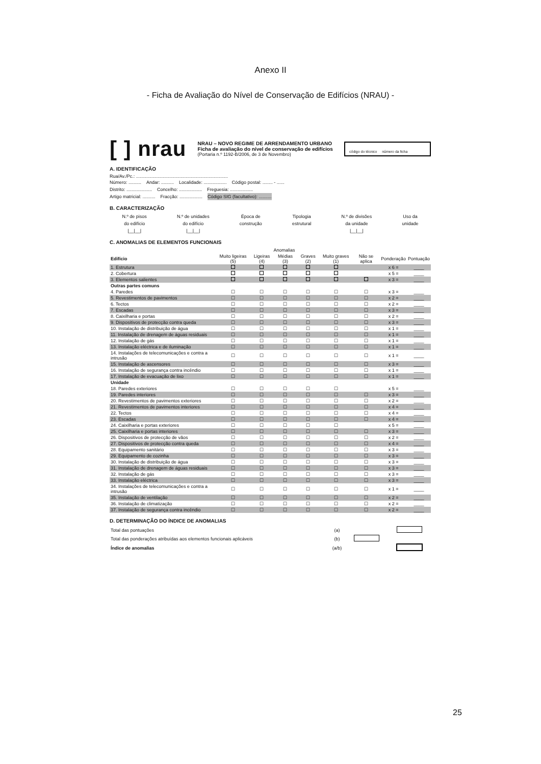Anexo II
- Ficha de Avaliação do Nível de Conservação de Edifícios (NRAU) -
[ ] nrau
NRAU – NOVO REGIME DE ARRENDAMENTO URBANO
Ficha de avaliação do nível de conservação de edifícios
(Portaria n.º 1192-B/2006, de 3 de Novembro)
código do técnico número da ficha
A. IDENTIFICAÇÃO
Rua/Av./Pc.: ........................................................................
Número: .......... Andar: .......... Localidade: .................. Código postal: ........ - ......
Distrito: .................... Concelho: .................. Freguesia: ..................
Artigo matricial: .......... Fracção: .................. Código SIG (facultativo): ..........
B. CARACTERIZAÇÃO
N.º de pisos
do edifício
|__|__| N.º de unidades
do edifício
|__|__| Época de
construção Tipologia
estrutural N.º de divisões
da unidade
|__|__| Uso da
unidade
C. ANOMALIAS DE ELEMENTOS FUNCIONAIS
| | Anomalias | | | | | | | |
| --- | --- | --- | --- | --- | --- | --- | --- | --- |
| Edifício | Muito ligeiras (5) | Ligeiras (4) | Médias (3) | Graves (2) | Muito graves (1) | Não se aplica | Ponderação | Pontuação |
| 1. Estrutura | | | | | | | x 6 = | ____ |
| 2. Cobertura | | | | | | | x 5 = | ____ |
| 3. Elementos salientes | | | | | | | x 3 = | ____ |
| Outras partes comuns | | | | | | | | |
| 4. Paredes | ☐ | ☐ | ☐ | ☐ | ☐ | ☐ | x 3 = | ____ |
| 5. Revestimentos de pavimentos | ☐ | ☐ | ☐ | ☐ | ☐ | ☐ | x 2 = | ____ |
| 6. Tectos | ☐ | ☐ | ☐ | ☐ | ☐ | ☐ | x 2 = | ____ |
| 7. Escadas | ☐ | ☐ | ☐ | ☐ | ☐ | ☐ | x 3 = | ____ |
| 8. Caixilharia e portas | ☐ | ☐ | ☐ | ☐ | ☐ | ☐ | x 2 = | ____ |
| 9. Dispositivos de protecção contra queda | ☐ | ☐ | ☐ | ☐ | ☐ | ☐ | x 3 = | ____ |
| 10. Instalação de distribuição de água | ☐ | ☐ | ☐ | ☐ | ☐ | ☐ | x 1 = | ____ |
| 11. Instalação de drenagem de águas residuais | ☐ | ☐ | ☐ | ☐ | ☐ | ☐ | x 1 = | ____ |
| 12. Instalação de gás | ☐ | ☐ | ☐ | ☐ | ☐ | ☐ | x 1 = | ____ |
| 13. Instalação eléctrica e de iluminação | ☐ | ☐ | ☐ | ☐ | ☐ | ☐ | x 1 = | ____ |
| 14. Instalações de telecomunicações e contra a intrusão | ☐ | ☐ | ☐ | ☐ | ☐ | ☐ | x 1 = | ____ |
| 15. Instalação de ascensores | ☐ | ☐ | ☐ | ☐ | ☐ | ☐ | x 3 = | ____ |
| 16. Instalação de segurança contra incêndio | ☐ | ☐ | ☐ | ☐ | ☐ | ☐ | x 1 = | ____ |
| 17. Instalação de evacuação de lixo | ☐ | ☐ | ☐ | ☐ | ☐ | ☐ | x 1 = | ____ |
| Unidade | | | | | | | | |
| 18. Paredes exteriores | ☐ | ☐ | ☐ | ☐ | ☐ | | x 5 = | ____ |
| 19. Paredes interiores | ☐ | ☐ | ☐ | ☐ | ☐ | ☐ | x 3 = | ____ |
| 20. Revestimentos de pavimentos exteriores | ☐ | ☐ | ☐ | ☐ | ☐ | ☐ | x 2 = | ____ |
| 21. Revestimentos de pavimentos interiores | ☐ | ☐ | ☐ | ☐ | ☐ | ☐ | x 4 = | ____ |
| 22. Tectos | ☐ | ☐ | ☐ | ☐ | ☐ | ☐ | x 4 = | ____ |
| 23. Escadas | ☐ | ☐ | ☐ | ☐ | ☐ | ☐ | x 4 = | ____ |
| 24. Caixilharia e portas exteriores | ☐ | ☐ | ☐ | ☐ | ☐ | | x 5 = | ____ |
| 25. Caixilharia e portas interiores | ☐ | ☐ | ☐ | ☐ | ☐ | ☐ | x 3 = | ____ |
| 26. Dispositivos de protecção de vãos | ☐ | ☐ | ☐ | ☐ | ☐ | ☐ | x 2 = | ____ |
| 27. Dispositivos de protecção contra queda | ☐ | ☐ | ☐ | ☐ | ☐ | ☐ | x 4 = | ____ |
| 28. Equipamento sanitário | ☐ | ☐ | ☐ | ☐ | ☐ | ☐ | x 3 = | ____ |
| 29. Equipamento de cozinha | ☐ | ☐ | ☐ | ☐ | ☐ | ☐ | x 3 = | ____ |
| 30. Instalação de distribuição de água | ☐ | ☐ | ☐ | ☐ | ☐ | ☐ | x 3 = | ____ |
| 31. Instalação de drenagem de águas residuais | ☐ | ☐ | ☐ | ☐ | ☐ | ☐ | x 3 = | ____ |
| 32. Instalação de gás | ☐ | ☐ | ☐ | ☐ | ☐ | ☐ | x 3 = | ____ |
| 33. Instalação eléctrica | ☐ | ☐ | ☐ | ☐ | ☐ | ☐ | x 3 = | ____ |
| 34. Instalações de telecomunicações e contra a intrusão | ☐ | ☐ | ☐ | ☐ | ☐ | ☐ | x 1 = | ____ |
| 35. Instalação de ventilação | ☐ | ☐ | ☐ | ☐ | ☐ | ☐ | x 2 = | ____ |
| 36. Instalação de climatização | ☐ | ☐ | ☐ | ☐ | ☐ | ☐ | x 2 = | ____ |
| 37. Instalação de segurança contra incêndio | ☐ | ☐ | ☐ | ☐ | ☐ | ☐ | x 2 = | ____ |
D. DETERMINAÇÃO DO ÍNDICE DE ANOMALIAS
| Total das pontuações | (a) | | |
| Total das ponderações atribuídas aos elementos funcionais aplicáveis | (b) | | |
| Índice de anomalias | (a/b) | | |
25